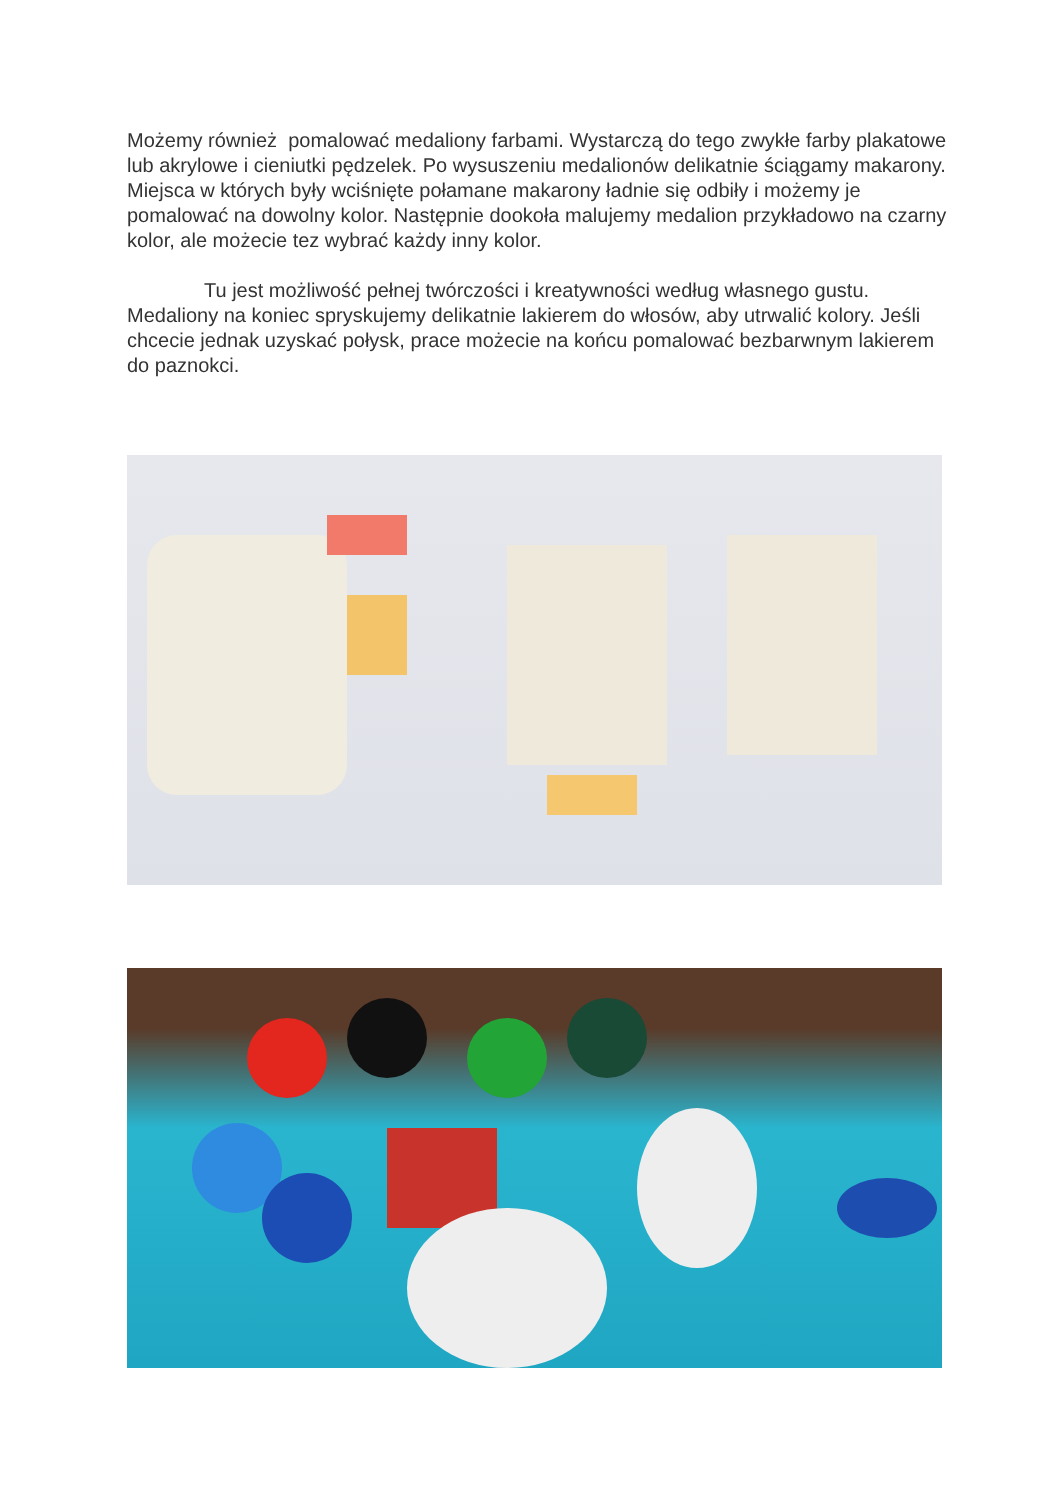Możemy również pomalować medaliony farbami. Wystarczą do tego zwykłe farby plakatowe lub akrylowe i cieniutki pędzelek. Po wysuszeniu medalionów delikatnie ściągamy makarony. Miejsca w których były wciśnięte połamane makarony ładnie się odbiły i możemy je pomalować na dowolny kolor. Następnie dookoła malujemy medalion przykładowo na czarny kolor, ale możecie tez wybrać każdy inny kolor.
Tu jest możliwość pełnej twórczości i kreatywności według własnego gustu. Medaliony na koniec spryskujemy delikatnie lakierem do włosów, aby utrwalić kolory. Jeśli chcecie jednak uzyskać połysk, prace możecie na końcu pomalować bezbarwnym lakierem do paznokci.